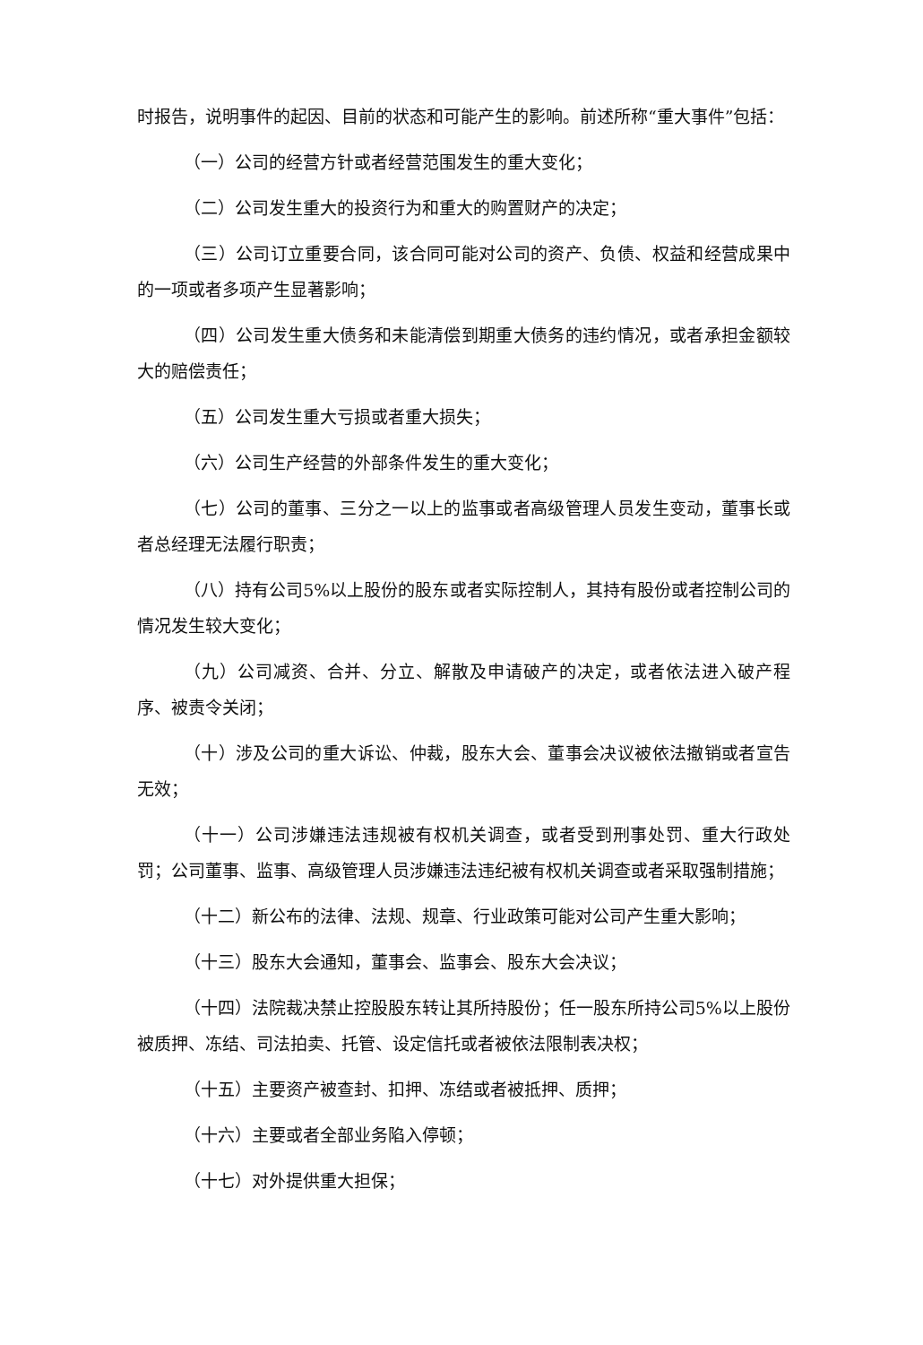时报告，说明事件的起因、目前的状态和可能产生的影响。前述所称“重大事件”包括：
（一）公司的经营方针或者经营范围发生的重大变化；
（二）公司发生重大的投资行为和重大的购置财产的决定；
（三）公司订立重要合同，该合同可能对公司的资产、负债、权益和经营成果中的一项或者多项产生显著影响；
（四）公司发生重大债务和未能清偿到期重大债务的违约情况，或者承担金额较大的赔偿责任；
（五）公司发生重大亏损或者重大损失；
（六）公司生产经营的外部条件发生的重大变化；
（七）公司的董事、三分之一以上的监事或者高级管理人员发生变动，董事长或者总经理无法履行职责；
（八）持有公司5%以上股份的股东或者实际控制人，其持有股份或者控制公司的情况发生较大变化；
（九）公司减资、合并、分立、解散及申请破产的决定，或者依法进入破产程序、被责令关闭；
（十）涉及公司的重大诉讼、仲裁，股东大会、董事会决议被依法撤销或者宣告无效；
（十一）公司涉嫌违法违规被有权机关调查，或者受到刑事处罚、重大行政处罚；公司董事、监事、高级管理人员涉嫌违法违纪被有权机关调查或者采取强制措施；
（十二）新公布的法律、法规、规章、行业政策可能对公司产生重大影响；
（十三）股东大会通知，董事会、监事会、股东大会决议；
（十四）法院裁决禁止控股股东转让其所持股份；任一股东所持公司5%以上股份被质押、冻结、司法拍卖、托管、设定信托或者被依法限制表决权；
（十五）主要资产被查封、扣押、冻结或者被抵押、质押；
（十六）主要或者全部业务陷入停顿；
（十七）对外提供重大担保；